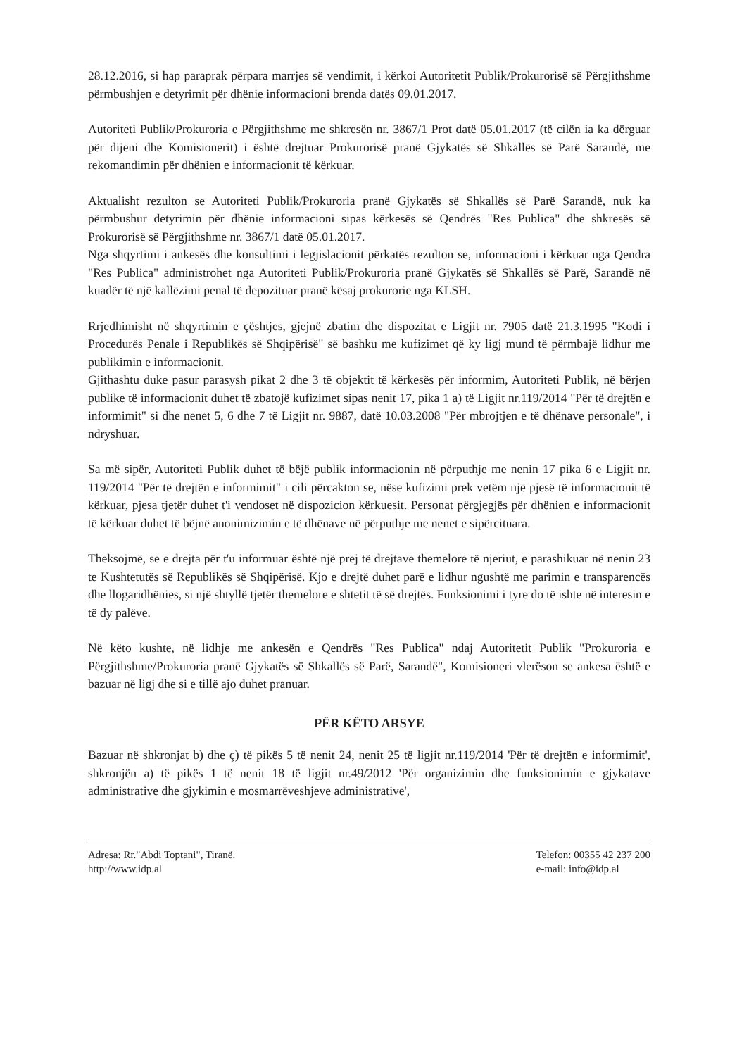28.12.2016, si hap paraprak përpara marrjes së vendimit, i kërkoi Autoritetit Publik/Prokurorisë së Përgjithshme përmbushjen e detyrimit për dhënie informacioni brenda datës 09.01.2017.
Autoriteti Publik/Prokuroria e Përgjithshme me shkresën nr. 3867/1 Prot datë 05.01.2017 (të cilën ia ka dërguar për dijeni dhe Komisionerit) i është drejtuar Prokurorisë pranë Gjykatës së Shkallës së Parë Sarandë, me rekomandimin për dhënien e informacionit të kërkuar.
Aktualisht rezulton se Autoriteti Publik/Prokuroria pranë Gjykatës së Shkallës së Parë Sarandë, nuk ka përmbushur detyrimin për dhënie informacioni sipas kërkesës së Qendrës "Res Publica" dhe shkresës së Prokurorisë së Përgjithshme nr. 3867/1 datë 05.01.2017.
Nga shqyrtimi i ankesës dhe konsultimi i legjislacionit përkatës rezulton se, informacioni i kërkuar nga Qendra "Res Publica" administrohet nga Autoriteti Publik/Prokuroria pranë Gjykatës së Shkallës së Parë, Sarandë në kuadër të një kallëzimi penal të depozituar pranë kësaj prokurorie nga KLSH.
Rrjedhimisht në shqyrtimin e çështjes, gjejnë zbatim dhe dispozitat e Ligjit nr. 7905 datë 21.3.1995 "Kodi i Procedurës Penale i Republikës së Shqipërisë" së bashku me kufizimet që ky ligj mund të përmbajë lidhur me publikimin e informacionit.
Gjithashtu duke pasur parasysh pikat 2 dhe 3 të objektit të kërkesës për informim, Autoriteti Publik, në bërjen publike të informacionit duhet të zbatojë kufizimet sipas nenit 17, pika 1 a) të Ligjit nr.119/2014 "Për të drejtën e informimit" si dhe nenet 5, 6 dhe 7 të Ligjit nr. 9887, datë 10.03.2008 "Për mbrojtjen e të dhënave personale", i ndryshuar.
Sa më sipër, Autoriteti Publik duhet të bëjë publik informacionin në përputhje me nenin 17 pika 6 e Ligjit nr. 119/2014 "Për të drejtën e informimit" i cili përcakton se, nëse kufizimi prek vetëm një pjesë të informacionit të kërkuar, pjesa tjetër duhet t'i vendoset në dispozicion kërkuesit. Personat përgjegjës për dhënien e informacionit të kërkuar duhet të bëjnë anonimizimin e të dhënave në përputhje me nenet e sipërcituara.
Theksojmë, se e drejta për t'u informuar është një prej të drejtave themelore të njeriut, e parashikuar në nenin 23 te Kushtetutës së Republikës së Shqipërisë. Kjo e drejtë duhet parë e lidhur ngushtë me parimin e transparencës dhe llogaridhënies, si një shtyllë tjetër themelore e shtetit të së drejtës. Funksionimi i tyre do të ishte në interesin e të dy palëve.
Në këto kushte, në lidhje me ankesën e Qendrës "Res Publica" ndaj Autoritetit Publik "Prokuroria e Përgjithshme/Prokuroria pranë Gjykatës së Shkallës së Parë, Sarandë", Komisioneri vlerëson se ankesa është e bazuar në ligj dhe si e tillë ajo duhet pranuar.
PËR KËTO ARSYE
Bazuar në shkronjat b) dhe ç) të pikës 5 të nenit 24, nenit 25 të ligjit nr.119/2014 'Për të drejtën e informimit', shkronjën a) të pikës 1 të nenit 18 të ligjit nr.49/2012 'Për organizimin dhe funksionimin e gjykatave administrative dhe gjykimin e mosmarrëveshjeve administrative',
Adresa: Rr."Abdi Toptani", Tiranë.
http://www.idp.al
Telefon: 00355 42 237 200
e-mail: info@idp.al